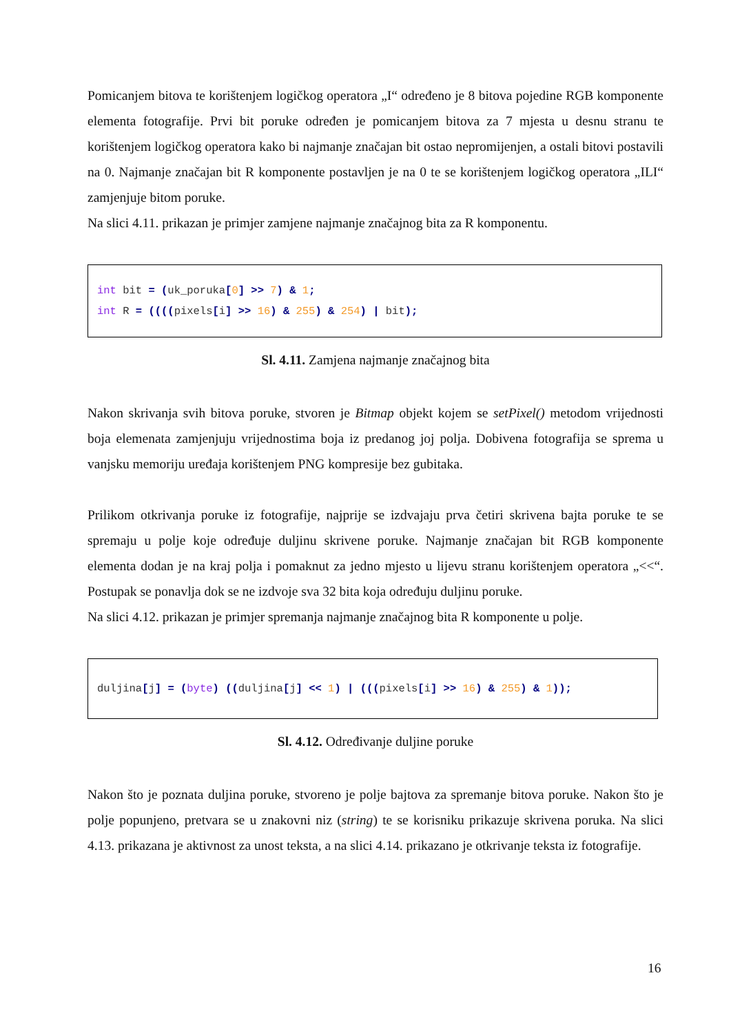Pomicanjem bitova te korištenjem logičkog operatora „I“ određeno je 8 bitova pojedine RGB komponente elementa fotografije. Prvi bit poruke određen je pomicanjem bitova za 7 mjesta u desnu stranu te korištenjem logičkog operatora kako bi najmanje značajan bit ostao nepromijenjen, a ostali bitovi postavili na 0. Najmanje značajan bit R komponente postavljen je na 0 te se korištenjem logičkog operatora „ILI“ zamjenjuje bitom poruke.
Na slici 4.11. prikazan je primjer zamjene najmanje značajnog bita za R komponentu.
int bit = (uk_poruka[0] >> 7) & 1;
int R = ((((pixels[i] >> 16) & 255) & 254) | bit);
Sl. 4.11. Zamjena najmanje značajnog bita
Nakon skrivanja svih bitova poruke, stvoren je Bitmap objekt kojem se setPixel() metodom vrijednosti boja elemenata zamjenjuju vrijednostima boja iz predanog joj polja. Dobivena fotografija se sprema u vanjsku memoriju uređaja korištenjem PNG kompresije bez gubitaka.
Prilikom otkrivanja poruke iz fotografije, najprije se izdvajaju prva četiri skrivena bajta poruke te se spremaju u polje koje određuje duljinu skrivene poruke. Najmanje značajan bit RGB komponente elementa dodan je na kraj polja i pomaknut za jedno mjesto u lijevu stranu korištenjem operatora „<<“. Postupak se ponavlja dok se ne izdvoje sva 32 bita koja određuju duljinu poruke.
Na slici 4.12. prikazan je primjer spremanja najmanje značajnog bita R komponente u polje.
duljina[j] = (byte) ((duljina[j] << 1) | (((pixels[i] >> 16) & 255) & 1));
Sl. 4.12. Određivanje duljine poruke
Nakon što je poznata duljina poruke, stvoreno je polje bajtova za spremanje bitova poruke. Nakon što je polje popunjeno, pretvara se u znakovni niz (string) te se korisniku prikazuje skrivena poruka. Na slici 4.13. prikazana je aktivnost za unost teksta, a na slici 4.14. prikazano je otkrivanje teksta iz fotografije.
16